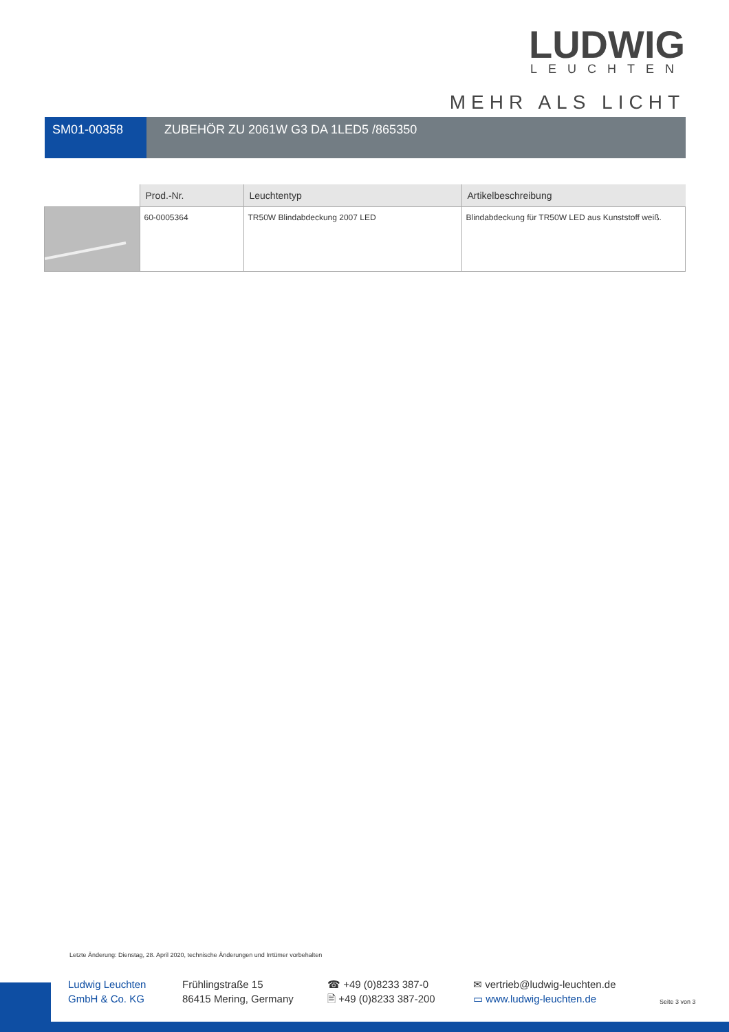LUDWIG
LEUCHTEN
MEHR ALS LICHT
SM01-00358 ZUBEHÖR ZU 2061W G3 DA 1LED5 /865350
| | Prod.-Nr. | Leuchtentyp | Artikelbeschreibung |
| --- | --- | --- | --- |
| | 60-0005364 | TR50W Blindabdeckung 2007 LED | Blindabdeckung für TR50W LED aus Kunststoff weiß. |
Letzte Änderung: Dienstag, 28. April 2020, technische Änderungen und Irrtümer vorbehalten
Ludwig Leuchten
GmbH & Co. KG
Frühlingstraße 15
86415 Mering, Germany
☎ +49 (0)8233 387-0
🖹 +49 (0)8233 387-200
✉ vertrieb@ludwig-leuchten.de
▭ www.ludwig-leuchten.de
Seite 3 von 3